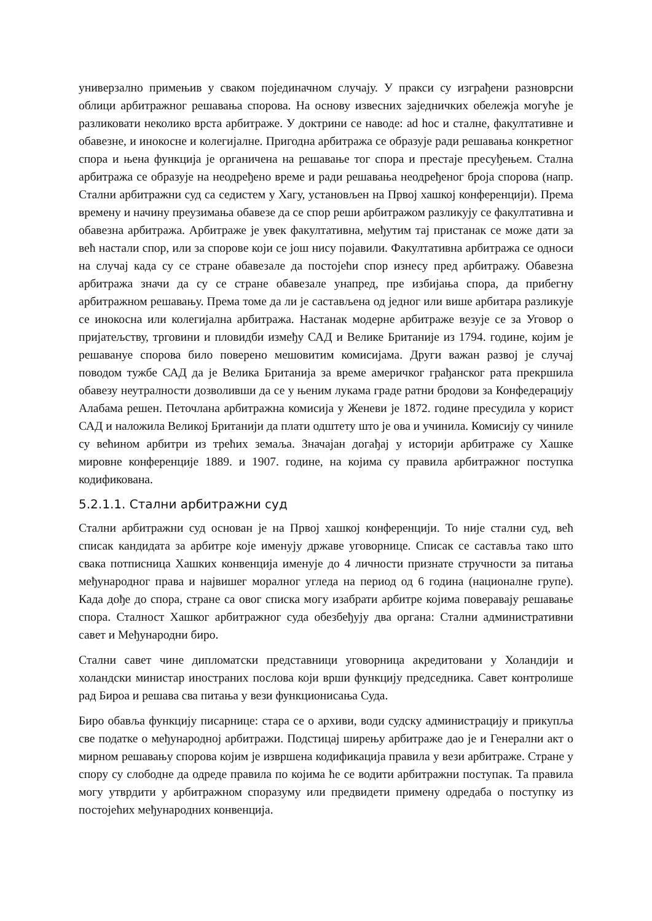универзално примењив у сваком појединачном случају. У пракси су изграђени разноврсни облици арбитражног решавања спорова. На основу извесних заједничких обележја могуће је разликовати неколико врста арбитраже. У доктрини се наводе: ad hoc и сталне, факултативне и обавезне, и инокосне и колегијалне. Пригодна арбитража се образује ради решавања конкретног спора и њена функција је органичена на решавање тог спора и престаје пресуђењем. Стална арбитража се образује на неодређено време и ради решавања неодређеног броја спорова (напр. Стални арбитражни суд са седистем у Хагу, установљен на Првој хашкој конференцији). Према времену и начину преузимања обавезе да се спор реши арбитражом разликују се факултативна и обавезна арбитража. Арбитраже је увек факултативна, међутим тај пристанак се може дати за већ настали спор, или за спорове који се још нису појавили. Факултативна арбитража се односи на случај када су се стране обавезале да постојећи спор изнесу пред арбитражу. Обавезна арбитража значи да су се стране обавезале унапред, пре избијања спора, да прибегну арбитражном решавању. Према томе да ли је састављена од једног или више арбитара разликује се инокосна или колегијална арбитража. Настанак модерне арбитраже везује се за Уговор о пријатељству, трговини и пловидби између САД и Велике Британије из 1794. године, којим је решавануе спорова било поверено мешовитим комисијама. Други важан развој је случај поводом тужбе САД да је Велика Британија за време америчког грађанског рата прекршила обавезу неутралности дозволивши да се у њеним лукама граде ратни бродови за Конфедерацију Алабама решен. Петочлана арбитражна комисија у Женеви је 1872. године пресудила у корист САД и наложила Великој Британији да плати одштету што је ова и учинила. Комисију су чиниле су већином арбитри из трећих земаља. Значајан догађај у историји арбитраже су Хашке мировне конференције 1889. и 1907. године, на којима су правила арбитражног поступка кодификована.
5.2.1.1. Стални арбитражни суд
Стални арбитражни суд основан је на Првој хашкој конференцији. То није стални суд, већ списак кандидата за арбитре које именују државе уговорнице. Списак се саставља тако што свака потписница Хашких конвенција именује до 4 личности признате стручности за питања међународног права и највишег моралног угледа на период од 6 година (националне групе). Када дође до спора, стране са овог списка могу изабрати арбитре којима поверавају решавање спора. Сталност Хашког арбитражног суда обезбеђују два органа: Стални административни савет и Међународни биро.
Стални савет чине дипломатски представници уговорница акредитовани у Холандији и холандски министар иностраних послова који врши функцију председника. Савет контролише рад Бироа и решава сва питања у вези функционисања Суда.
Биро обавља функцију писарнице: стара се о архиви, води судску администрацију и прикупља све податке о међународној арбитражи. Подстицај ширењу арбитраже дао је и Генерални акт о мирном решавању спорова којим је извршена кодификација правила у вези арбитраже. Стране у спору су слободне да одреде правила по којима ће се водити арбитражни поступак. Та правила могу утврдити у арбитражном споразуму или предвидети примену одредаба о поступку из постојећих међународних конвенција.